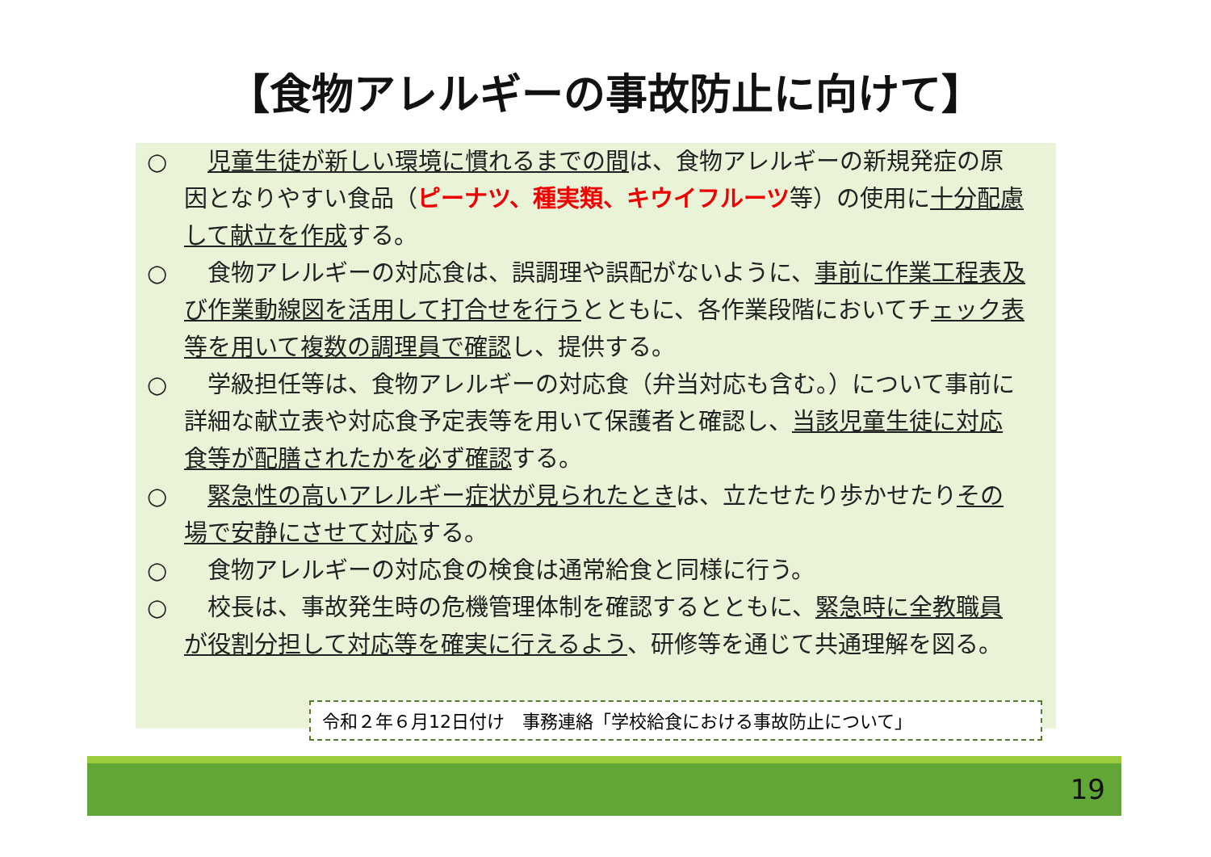【食物アレルギーの事故防止に向けて】
○ 児童生徒が新しい環境に慣れるまでの間は、食物アレルギーの新規発症の原因となりやすい食品（ピーナツ、種実類、キウイフルーツ等）の使用に十分配慮して献立を作成する。
○ 　食物アレルギーの対応食は、誤調理や誤配がないように、事前に作業工程表及び作業動線図を活用して打合せを行うとともに、各作業段階においてチェック表等を用いて複数の調理員で確認し、提供する。
○ 　学級担任等は、食物アレルギーの対応食（弁当対応も含む。）について事前に詳細な献立表や対応食予定表等を用いて保護者と確認し、当該児童生徒に対応食等が配膳されたかを必ず確認する。
○ 緊急性の高いアレルギー症状が見られたときは、立たせたり歩かせたりその場で安静にさせて対応する。
○ 　食物アレルギーの対応食の検食は通常給食と同様に行う。
○ 　校長は、事故発生時の危機管理体制を確認するとともに、緊急時に全教職員が役割分担して対応等を確実に行えるよう、研修等を通じて共通理解を図る。
令和２年６月12日付け　事務連絡「学校給食における事故防止について」
19